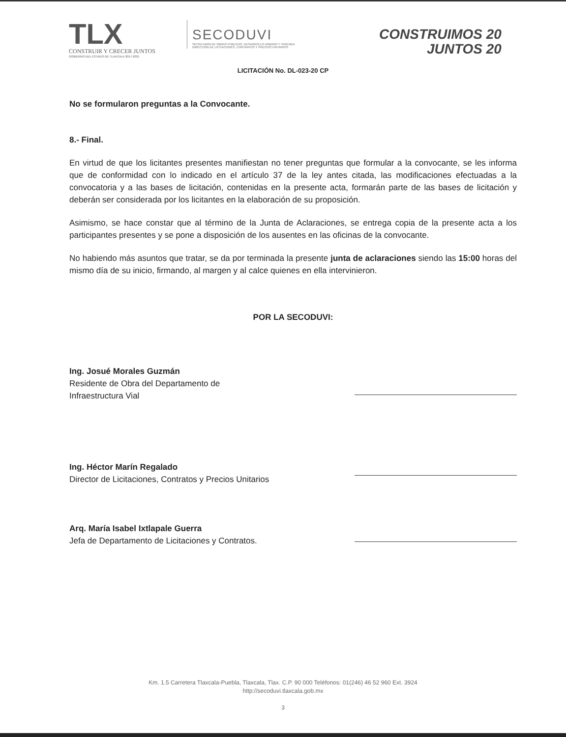TLX
CONSTRUIR Y CRECER JUNTOS
GOBIERNO DEL ESTADO DE TLAXCALA 2017-2021
SECODUVI
SECRETARÍA DE OBRAS PÚBLICAS, DESARROLLO URBANO Y VIVIENDA
DIRECCIÓN DE LICITACIONES, CONTRATOS Y PRECIOS UNITARIOS
CONSTRUIMOS 20
JUNTOS 20
LICITACIÓN No. DL-023-20 CP
No se formularon preguntas a la Convocante.
8.- Final.
En virtud de que los licitantes presentes manifiestan no tener preguntas que formular a la convocante, se les informa que de conformidad con lo indicado en el artículo 37 de la ley antes citada, las modificaciones efectuadas a la convocatoria y a las bases de licitación, contenidas en la presente acta, formarán parte de las bases de licitación y deberán ser considerada por los licitantes en la elaboración de su proposición.
Asimismo, se hace constar que al término de la Junta de Aclaraciones, se entrega copia de la presente acta a los participantes presentes y se pone a disposición de los ausentes en las oficinas de la convocante.
No habiendo más asuntos que tratar, se da por terminada la presente junta de aclaraciones siendo las 15:00 horas del mismo día de su inicio, firmando, al margen y al calce quienes en ella intervinieron.
POR LA SECODUVI:
Ing. Josué Morales Guzmán
Residente de Obra del Departamento de
Infraestructura Vial
Ing. Héctor Marín Regalado
Director de Licitaciones, Contratos y Precios Unitarios
Arq. María Isabel Ixtlapale Guerra
Jefa de Departamento de Licitaciones y Contratos.
Km. 1.5 Carretera Tlaxcala-Puebla, Tlaxcala, Tlax. C.P. 90 000 Teléfonos: 01(246) 46 52 960 Ext. 3924
http://secoduvi.tlaxcala.gob.mx
3